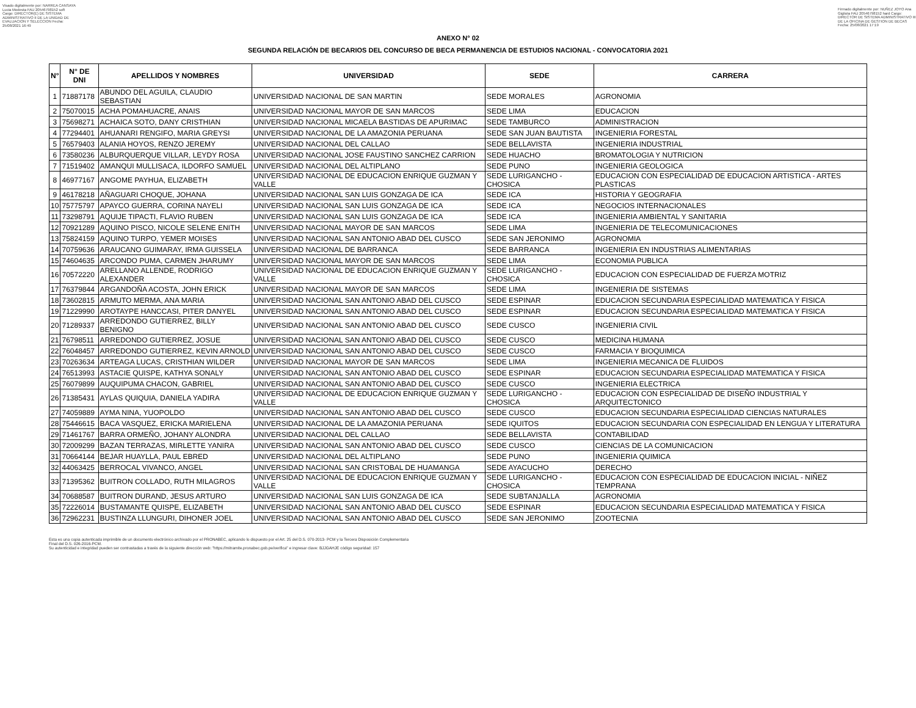Visado digitalmente por: NARREA CANSAYA Lucia Modesta FAU 20546798152 soft Cargo: DIRECTOR(E) DE SISTEMA ADMINISTRATIVO II DE LA UNIDAD DE EVALUACION Y SELECCION Fecha: 25/08/2021 16:49
Firmado digitalmente por: NUÑEZ JOYO Ana Gigliola FAU 20546798152 hard Cargo: DIRECTOR DE SISTEMA ADMINISTRATIVO III DE LA OFICINA DE GESTION DE BECAS Fecha: 25/08/2021 17:19
ANEXO N° 02
SEGUNDA RELACIÓN DE BECARIOS DEL CONCURSO DE BECA PERMANENCIA DE ESTUDIOS NACIONAL - CONVOCATORIA 2021
| N° | N° DE DNI | APELLIDOS Y NOMBRES | UNIVERSIDAD | SEDE | CARRERA |
| --- | --- | --- | --- | --- | --- |
| 1 | 71887178 | ABUNDO DEL AGUILA, CLAUDIO SEBASTIAN | UNIVERSIDAD NACIONAL DE SAN MARTIN | SEDE MORALES | AGRONOMIA |
| 2 | 75070015 | ACHA POMAHUACRE, ANAIS | UNIVERSIDAD NACIONAL MAYOR DE SAN MARCOS | SEDE LIMA | EDUCACION |
| 3 | 75698271 | ACHAICA SOTO, DANY CRISTHIAN | UNIVERSIDAD NACIONAL MICAELA BASTIDAS DE APURIMAC | SEDE TAMBURCO | ADMINISTRACION |
| 4 | 77294401 | AHUANARI RENGIFO, MARIA GREYSI | UNIVERSIDAD NACIONAL DE LA AMAZONIA PERUANA | SEDE SAN JUAN BAUTISTA | INGENIERIA FORESTAL |
| 5 | 76579403 | ALANIA HOYOS, RENZO JEREMY | UNIVERSIDAD NACIONAL DEL CALLAO | SEDE BELLAVISTA | INGENIERIA INDUSTRIAL |
| 6 | 73580236 | ALBURQUERQUE VILLAR, LEYDY ROSA | UNIVERSIDAD NACIONAL JOSE FAUSTINO SANCHEZ CARRION | SEDE HUACHO | BROMATOLOGIA Y NUTRICION |
| 7 | 71519402 | AMANQUI MULLISACA, ILDORFO SAMUEL | UNIVERSIDAD NACIONAL DEL ALTIPLANO | SEDE PUNO | INGENIERIA GEOLOGICA |
| 8 | 46977167 | ANGOME PAYHUA, ELIZABETH | UNIVERSIDAD NACIONAL DE EDUCACION ENRIQUE GUZMAN Y VALLE | SEDE LURIGANCHO - CHOSICA | EDUCACION CON ESPECIALIDAD DE EDUCACION ARTISTICA - ARTES PLASTICAS |
| 9 | 46178218 | AÑAGUARI CHOQUE, JOHANA | UNIVERSIDAD NACIONAL SAN LUIS GONZAGA DE ICA | SEDE ICA | HISTORIA Y GEOGRAFIA |
| 10 | 75775797 | APAYCO GUERRA, CORINA NAYELI | UNIVERSIDAD NACIONAL SAN LUIS GONZAGA DE ICA | SEDE ICA | NEGOCIOS INTERNACIONALES |
| 11 | 73298791 | AQUIJE TIPACTI, FLAVIO RUBEN | UNIVERSIDAD NACIONAL SAN LUIS GONZAGA DE ICA | SEDE ICA | INGENIERIA AMBIENTAL Y SANITARIA |
| 12 | 70921289 | AQUINO PISCO, NICOLE SELENE ENITH | UNIVERSIDAD NACIONAL MAYOR DE SAN MARCOS | SEDE LIMA | INGENIERIA DE TELECOMUNICACIONES |
| 13 | 75824159 | AQUINO TURPO, YEMER MOISES | UNIVERSIDAD NACIONAL SAN ANTONIO ABAD DEL CUSCO | SEDE SAN JERONIMO | AGRONOMIA |
| 14 | 70759636 | ARAUCANO GUIMARAY, IRMA GUISSELA | UNIVERSIDAD NACIONAL DE BARRANCA | SEDE BARRANCA | INGENIERIA EN INDUSTRIAS ALIMENTARIAS |
| 15 | 74604635 | ARCONDO PUMA, CARMEN JHARUMY | UNIVERSIDAD NACIONAL MAYOR DE SAN MARCOS | SEDE LIMA | ECONOMIA PUBLICA |
| 16 | 70572220 | ARELLANO ALLENDE, RODRIGO ALEXANDER | UNIVERSIDAD NACIONAL DE EDUCACION ENRIQUE GUZMAN Y VALLE | SEDE LURIGANCHO - CHOSICA | EDUCACION CON ESPECIALIDAD DE FUERZA MOTRIZ |
| 17 | 76379844 | ARGANDOÑA ACOSTA, JOHN ERICK | UNIVERSIDAD NACIONAL MAYOR DE SAN MARCOS | SEDE LIMA | INGENIERIA DE SISTEMAS |
| 18 | 73602815 | ARMUTO MERMA, ANA MARIA | UNIVERSIDAD NACIONAL SAN ANTONIO ABAD DEL CUSCO | SEDE ESPINAR | EDUCACION SECUNDARIA ESPECIALIDAD MATEMATICA Y FISICA |
| 19 | 71229990 | AROTAYPE HANCCASI, PITER DANYEL | UNIVERSIDAD NACIONAL SAN ANTONIO ABAD DEL CUSCO | SEDE ESPINAR | EDUCACION SECUNDARIA ESPECIALIDAD MATEMATICA Y FISICA |
| 20 | 71289337 | ARREDONDO GUTIERREZ, BILLY BENIGNO | UNIVERSIDAD NACIONAL SAN ANTONIO ABAD DEL CUSCO | SEDE CUSCO | INGENIERIA CIVIL |
| 21 | 76798511 | ARREDONDO GUTIERREZ, JOSUE | UNIVERSIDAD NACIONAL SAN ANTONIO ABAD DEL CUSCO | SEDE CUSCO | MEDICINA HUMANA |
| 22 | 76048457 | ARREDONDO GUTIERREZ, KEVIN ARNOLD | UNIVERSIDAD NACIONAL SAN ANTONIO ABAD DEL CUSCO | SEDE CUSCO | FARMACIA Y BIOQUIMICA |
| 23 | 70263634 | ARTEAGA LUCAS, CRISTHIAN WILDER | UNIVERSIDAD NACIONAL MAYOR DE SAN MARCOS | SEDE LIMA | INGENIERIA MECANICA DE FLUIDOS |
| 24 | 76513993 | ASTACIE QUISPE, KATHYA SONALY | UNIVERSIDAD NACIONAL SAN ANTONIO ABAD DEL CUSCO | SEDE ESPINAR | EDUCACION SECUNDARIA ESPECIALIDAD MATEMATICA Y FISICA |
| 25 | 76079899 | AUQUIPUMA CHACON, GABRIEL | UNIVERSIDAD NACIONAL SAN ANTONIO ABAD DEL CUSCO | SEDE CUSCO | INGENIERIA ELECTRICA |
| 26 | 71385431 | AYLAS QUIQUIA, DANIELA YADIRA | UNIVERSIDAD NACIONAL DE EDUCACION ENRIQUE GUZMAN Y VALLE | SEDE LURIGANCHO - CHOSICA | EDUCACION CON ESPECIALIDAD DE DISEÑO INDUSTRIAL Y ARQUITECTONICO |
| 27 | 74059889 | AYMA NINA, YUOPOLDO | UNIVERSIDAD NACIONAL SAN ANTONIO ABAD DEL CUSCO | SEDE CUSCO | EDUCACION SECUNDARIA ESPECIALIDAD CIENCIAS NATURALES |
| 28 | 75446615 | BACA VASQUEZ, ERICKA MARIELENA | UNIVERSIDAD NACIONAL DE LA AMAZONIA PERUANA | SEDE IQUITOS | EDUCACION SECUNDARIA CON ESPECIALIDAD EN LENGUA Y LITERATURA |
| 29 | 71461767 | BARRA ORMEÑO, JOHANY ALONDRA | UNIVERSIDAD NACIONAL DEL CALLAO | SEDE BELLAVISTA | CONTABILIDAD |
| 30 | 72009299 | BAZAN TERRAZAS, MIRLETTE YANIRA | UNIVERSIDAD NACIONAL SAN ANTONIO ABAD DEL CUSCO | SEDE CUSCO | CIENCIAS DE LA COMUNICACION |
| 31 | 70664144 | BEJAR HUAYLLA, PAUL EBRED | UNIVERSIDAD NACIONAL DEL ALTIPLANO | SEDE PUNO | INGENIERIA QUIMICA |
| 32 | 44063425 | BERROCAL VIVANCO, ANGEL | UNIVERSIDAD NACIONAL SAN CRISTOBAL DE HUAMANGA | SEDE AYACUCHO | DERECHO |
| 33 | 71395362 | BUITRON COLLADO, RUTH MILAGROS | UNIVERSIDAD NACIONAL DE EDUCACION ENRIQUE GUZMAN Y VALLE | SEDE LURIGANCHO - CHOSICA | EDUCACION CON ESPECIALIDAD DE EDUCACION INICIAL - NIÑEZ TEMPRANA |
| 34 | 70688587 | BUITRON DURAND, JESUS ARTURO | UNIVERSIDAD NACIONAL SAN LUIS GONZAGA DE ICA | SEDE SUBTANJALLA | AGRONOMIA |
| 35 | 72226014 | BUSTAMANTE QUISPE, ELIZABETH | UNIVERSIDAD NACIONAL SAN ANTONIO ABAD DEL CUSCO | SEDE ESPINAR | EDUCACION SECUNDARIA ESPECIALIDAD MATEMATICA Y FISICA |
| 36 | 72962231 | BUSTINZA LLUNGURI, DIHONER JOEL | UNIVERSIDAD NACIONAL SAN ANTONIO ABAD DEL CUSCO | SEDE SAN JERONIMO | ZOOTECNIA |
Esta es una copia autenticada imprimible de un documento electrónico archivado por el PRONABEC, aplicando lo dispuesto por el Art. 25 del D.S. 070-2013- PCM y la Tercera Disposición Complementaria
Final del D.S. 026-2016-PCM.
Su autenticidad e integridad pueden ser contrastadas a través de la siguiente dirección web: "https://mitramite.pronabec.gob.pe/verifica" e ingresar clave: BJJGAHJE código seguridad: 157